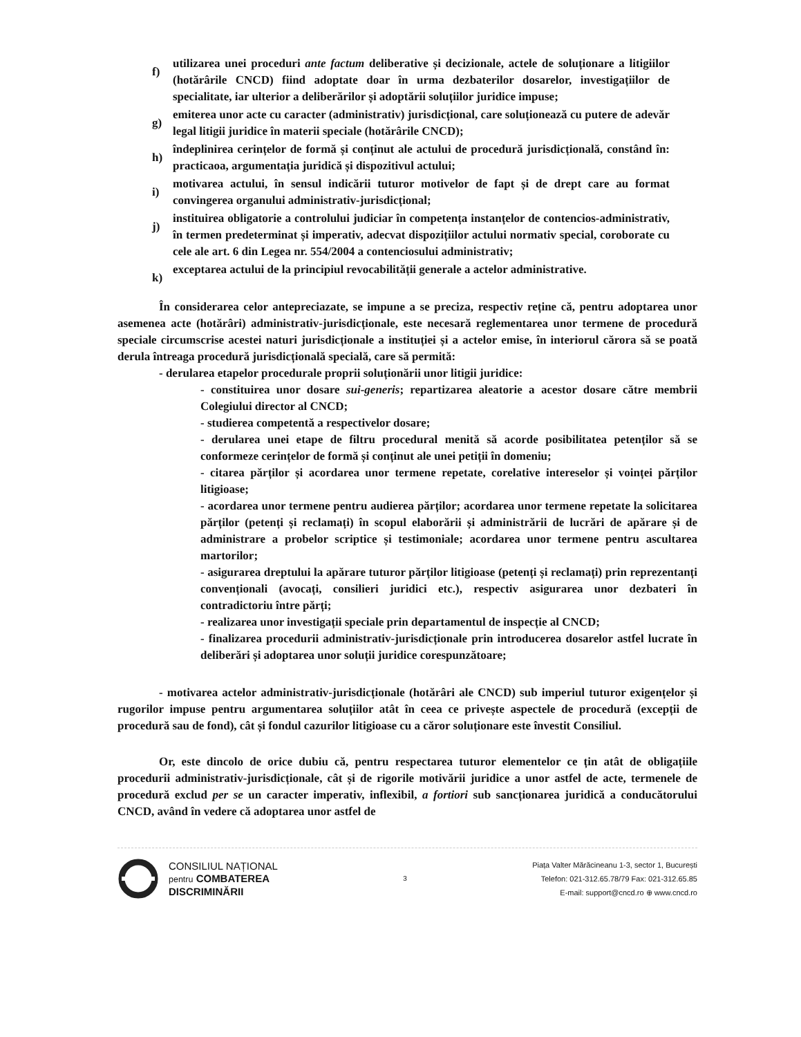f) utilizarea unei proceduri ante factum deliberative și decizionale, actele de soluționare a litigiilor (hotărârile CNCD) fiind adoptate doar în urma dezbaterilor dosarelor, investigațiilor de specialitate, iar ulterior a deliberărilor și adoptării soluțiilor juridice impuse;
g) emiterea unor acte cu caracter (administrativ) jurisdicțional, care soluționează cu putere de adevăr legal litigii juridice în materii speciale (hotărârile CNCD);
h) îndeplinirea cerințelor de formă și conținut ale actului de procedură jurisdicțională, constând în: practicaoa, argumentația juridică și dispozitivul actului;
i) motivarea actului, în sensul indicării tuturor motivelor de fapt și de drept care au format convingerea organului administrativ-jurisdicțional;
j) instituirea obligatorie a controlului judiciar în competența instanțelor de contencios-administrativ, în termen predeterminat și imperativ, adecvat dispozițiilor actului normativ special, coroborate cu cele ale art. 6 din Legea nr. 554/2004 a contenciosului administrativ;
k) exceptarea actului de la principiul revocabilității generale a actelor administrative.
În considerarea celor antepreciazate, se impune a se preciza, respectiv reține că, pentru adoptarea unor asemenea acte (hotărâri) administrativ-jurisdicționale, este necesară reglementarea unor termene de procedură speciale circumscrise acestei naturi jurisdicționale a instituției și a actelor emise, în interiorul cărora să se poată derula întreaga procedură jurisdicțională specială, care să permită:
- derularea etapelor procedurale proprii soluționării unor litigii juridice:
- constituirea unor dosare sui-generis; repartizarea aleatorie a acestor dosare către membrii Colegiului director al CNCD;
- studierea competentă a respectivelor dosare;
- derularea unei etape de filtru procedural menită să acorde posibilitatea petenților să se conformeze cerințelor de formă și conținut ale unei petiții în domeniu;
- citarea părților și acordarea unor termene repetate, corelative intereselor și voinței părților litigioase;
- acordarea unor termene pentru audierea părților; acordarea unor termene repetate la solicitarea părților (petenți și reclamați) în scopul elaborării și administrării de lucrări de apărare și de administrare a probelor scriptice și testimoniale; acordarea unor termene pentru ascultarea martorilor;
- asigurarea dreptului la apărare tuturor părților litigioase (petenți și reclamați) prin reprezentanți convenționali (avocați, consilieri juridici etc.), respectiv asigurarea unor dezbateri în contradictoriu între părți;
- realizarea unor investigații speciale prin departamentul de inspecție al CNCD;
- finalizarea procedurii administrativ-jurisdicționale prin introducerea dosarelor astfel lucrate în deliberări și adoptarea unor soluții juridice corespunzătoare;
- motivarea actelor administrativ-jurisdicționale (hotărâri ale CNCD) sub imperiul tuturor exigențelor și rugorilor impuse pentru argumentarea soluțiilor atât în ceea ce privește aspectele de procedură (excepții de procedură sau de fond), cât și fondul cazurilor litigioase cu a căror soluționare este învestit Consiliul.
Or, este dincolo de orice dubiu că, pentru respectarea tuturor elementelor ce țin atât de obligațiile procedurii administrativ-jurisdicționale, cât și de rigorile motivării juridice a unor astfel de acte, termenele de procedură exclud per se un caracter imperativ, inflexibil, a fortiori sub sancționarea juridică a conducătorului CNCD, având în vedere că adoptarea unor astfel de
CONSILIUL NAȚIONAL
pentru COMBATEREA
DISCRIMINĂRII
3
Piața Valter Mărăcineanu 1-3, sector 1, București
Telefon: 021-312.65.78/79 Fax: 021-312.65.85
E-mail: support@cncd.ro ⊕ www.cncd.ro